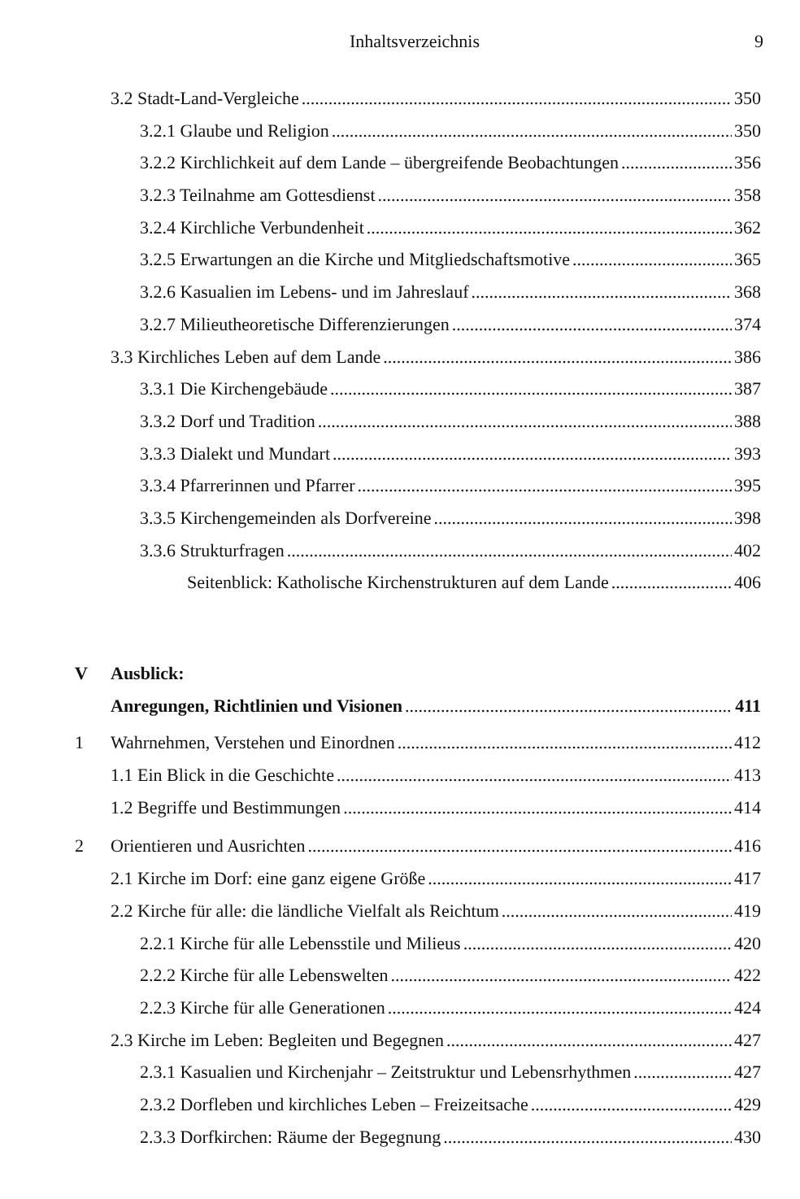Inhaltsverzeichnis 9
3.2 Stadt-Land-Vergleiche 350
3.2.1 Glaube und Religion 350
3.2.2 Kirchlichkeit auf dem Lande – übergreifende Beobachtungen 356
3.2.3 Teilnahme am Gottesdienst 358
3.2.4 Kirchliche Verbundenheit 362
3.2.5 Erwartungen an die Kirche und Mitgliedschaftsmotive 365
3.2.6 Kasualien im Lebens- und im Jahreslauf 368
3.2.7 Milieutheoretische Differenzierungen 374
3.3 Kirchliches Leben auf dem Lande 386
3.3.1 Die Kirchengebäude 387
3.3.2 Dorf und Tradition 388
3.3.3 Dialekt und Mundart 393
3.3.4 Pfarrerinnen und Pfarrer 395
3.3.5 Kirchengemeinden als Dorfvereine 398
3.3.6 Strukturfragen 402
Seitenblick: Katholische Kirchenstrukturen auf dem Lande 406
V Ausblick:
Anregungen, Richtlinien und Visionen 411
1 Wahrnehmen, Verstehen und Einordnen 412
1.1 Ein Blick in die Geschichte 413
1.2 Begriffe und Bestimmungen 414
2 Orientieren und Ausrichten 416
2.1 Kirche im Dorf: eine ganz eigene Größe 417
2.2 Kirche für alle: die ländliche Vielfalt als Reichtum 419
2.2.1 Kirche für alle Lebensstile und Milieus 420
2.2.2 Kirche für alle Lebenswelten 422
2.2.3 Kirche für alle Generationen 424
2.3 Kirche im Leben: Begleiten und Begegnen 427
2.3.1 Kasualien und Kirchenjahr – Zeitstruktur und Lebensrhythmen 427
2.3.2 Dorfleben und kirchliches Leben – Freizeitsache 429
2.3.3 Dorfkirchen: Räume der Begegnung 430